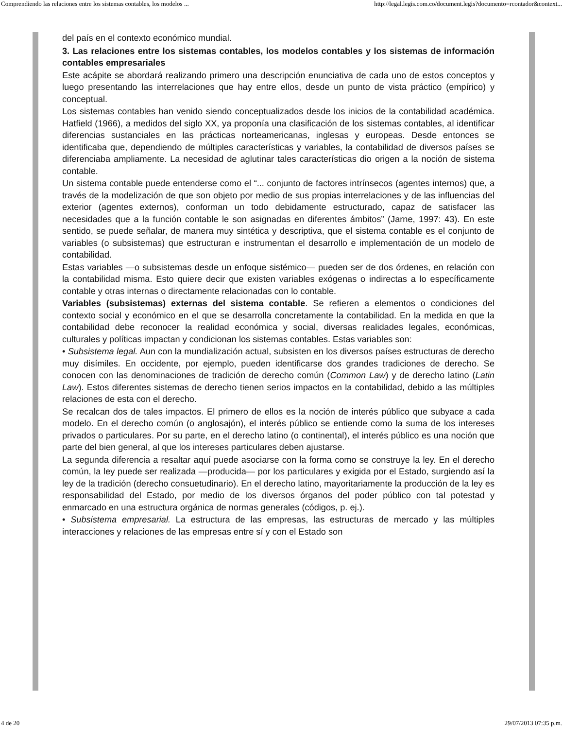Comprendiendo las relaciones entre los sistemas contables, los modelos ... http://legal.legis.com.co/document.legis?documento=rcontador&context...
del país en el contexto económico mundial.
3. Las relaciones entre los sistemas contables, los modelos contables y los sistemas de información contables empresariales
Este acápite se abordará realizando primero una descripción enunciativa de cada uno de estos conceptos y luego presentando las interrelaciones que hay entre ellos, desde un punto de vista práctico (empírico) y conceptual.
Los sistemas contables han venido siendo conceptualizados desde los inicios de la contabilidad académica. Hatfield (1966), a medidos del siglo XX, ya proponía una clasificación de los sistemas contables, al identificar diferencias sustanciales en las prácticas norteamericanas, inglesas y europeas. Desde entonces se identificaba que, dependiendo de múltiples características y variables, la contabilidad de diversos países se diferenciaba ampliamente. La necesidad de aglutinar tales características dio origen a la noción de sistema contable.
Un sistema contable puede entenderse como el “... conjunto de factores intrínsecos (agentes internos) que, a través de la modelización de que son objeto por medio de sus propias interrelaciones y de las influencias del exterior (agentes externos), conforman un todo debidamente estructurado, capaz de satisfacer las necesidades que a la función contable le son asignadas en diferentes ámbitos” (Jarne, 1997: 43). En este sentido, se puede señalar, de manera muy sintética y descriptiva, que el sistema contable es el conjunto de variables (o subsistemas) que estructuran e instrumentan el desarrollo e implementación de un modelo de contabilidad.
Estas variables —o subsistemas desde un enfoque sistémico— pueden ser de dos órdenes, en relación con la contabilidad misma. Esto quiere decir que existen variables exógenas o indirectas a lo específicamente contable y otras internas o directamente relacionadas con lo contable.
Variables (subsistemas) externas del sistema contable. Se refieren a elementos o condiciones del contexto social y económico en el que se desarrolla concretamente la contabilidad. En la medida en que la contabilidad debe reconocer la realidad económica y social, diversas realidades legales, económicas, culturales y políticas impactan y condicionan los sistemas contables. Estas variables son:
• Subsistema legal. Aun con la mundialización actual, subsisten en los diversos países estructuras de derecho muy disímiles. En occidente, por ejemplo, pueden identificarse dos grandes tradiciones de derecho. Se conocen con las denominaciones de tradición de derecho común (Common Law) y de derecho latino (Latin Law). Estos diferentes sistemas de derecho tienen serios impactos en la contabilidad, debido a las múltiples relaciones de esta con el derecho.
Se recalcan dos de tales impactos. El primero de ellos es la noción de interés público que subyace a cada modelo. En el derecho común (o anglosajón), el interés público se entiende como la suma de los intereses privados o particulares. Por su parte, en el derecho latino (o continental), el interés público es una noción que parte del bien general, al que los intereses particulares deben ajustarse.
La segunda diferencia a resaltar aquí puede asociarse con la forma como se construye la ley. En el derecho común, la ley puede ser realizada —producida— por los particulares y exigida por el Estado, surgiendo así la ley de la tradición (derecho consuetudinario). En el derecho latino, mayoritariamente la producción de la ley es responsabilidad del Estado, por medio de los diversos órganos del poder público con tal potestad y enmarcado en una estructura orgánica de normas generales (códigos, p. ej.).
• Subsistema empresarial. La estructura de las empresas, las estructuras de mercado y las múltiples interacciones y relaciones de las empresas entre sí y con el Estado son
4 de 20 29/07/2013 07:35 p.m.